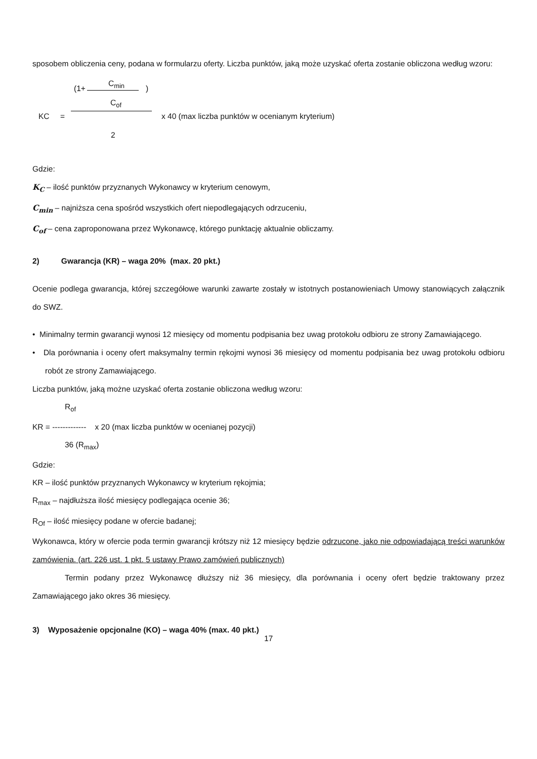sposobem obliczenia ceny, podana w formularzu oferty. Liczba punktów, jaką może uzyskać oferta zostanie obliczona według wzoru:
C<sub>min</sub>
(1+ )
C<sub>of</sub>
KC =
x 40 (max liczba punktów w ocenianym kryterium)
2
Gdzie:
K<sub>C</sub> – ilość punktów przyznanych Wykonawcy w kryterium cenowym,
C<sub>min</sub> – najniższa cena spośród wszystkich ofert niepodlegających odrzuceniu,
C<sub>of</sub> – cena zaproponowana przez Wykonawcę, którego punktację aktualnie obliczamy.
2) Gwarancja (KR) – waga 20% (max. 20 pkt.)
Ocenie podlega gwarancja, której szczegółowe warunki zawarte zostały w istotnych postanowieniach Umowy stanowiących załącznik do SWZ.
• Minimalny termin gwarancji wynosi 12 miesięcy od momentu podpisania bez uwag protokołu odbioru ze strony Zamawiającego.
• Dla porównania i oceny ofert maksymalny termin rękojmi wynosi 36 miesięcy od momentu podpisania bez uwag protokołu odbioru robót ze strony Zamawiającego.
Liczba punktów, jaką możne uzyskać oferta zostanie obliczona według wzoru:
R<sub>of</sub>
KR = ------------- x 20 (max liczba punktów w ocenianej pozycji)
36 (R<sub>max</sub>)
Gdzie:
KR – ilość punktów przyznanych Wykonawcy w kryterium rękojmia;
R<sub>max</sub> – najdłuższa ilość miesięcy podlegająca ocenie 36;
R<sub>Of</sub> – ilość miesięcy podane w ofercie badanej;
Wykonawca, który w ofercie poda termin gwarancji krótszy niż 12 miesięcy będzie odrzucone, jako nie odpowiadającą treści warunków zamówienia. (art. 226 ust. 1 pkt. 5 ustawy Prawo zamówień publicznych)
Termin podany przez Wykonawcę dłuższy niż 36 miesięcy, dla porównania i oceny ofert będzie traktowany przez Zamawiającego jako okres 36 miesięcy.
3) Wyposażenie opcjonalne (KO) – waga 40% (max. 40 pkt.)
17